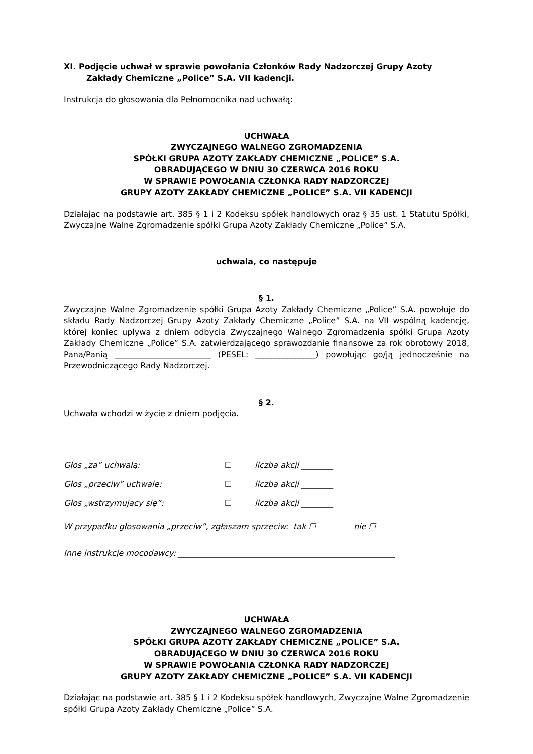XI. Podjęcie uchwał w sprawie powołania Członków Rady Nadzorczej Grupy Azoty
Zakłady Chemiczne „Police” S.A. VII kadencji.
Instrukcja do głosowania dla Pełnomocnika nad uchwałą:
UCHWAŁA
ZWYCZAJNEGO WALNEGO ZGROMADZENIA
SPÓŁKI GRUPA AZOTY ZAKŁADY CHEMICZNE „POLICE” S.A.
OBRADUJĄCEGO W DNIU 30 CZERWCA 2016 ROKU
W SPRAWIE POWOŁANIA CZŁONKA RADY NADZORCZEJ
GRUPY AZOTY ZAKŁADY CHEMICZNE „POLICE” S.A. VII KADENCJI
Działając na podstawie art. 385 § 1 i 2 Kodeksu spółek handlowych oraz § 35 ust. 1 Statutu Spółki, Zwyczajne Walne Zgromadzenie spółki Grupa Azoty Zakłady Chemiczne „Police” S.A.
uchwala, co następuje
§ 1.
Zwyczajne Walne Zgromadzenie spółki Grupa Azoty Zakłady Chemiczne „Police” S.A. powołuje do składu Rady Nadzorczej Grupy Azoty Zakłady Chemiczne „Police” S.A. na VII wspólną kadencję, której koniec upływa z dniem odbycia Zwyczajnego Walnego Zgromadzenia spółki Grupa Azoty Zakłady Chemiczne „Police” S.A. zatwierdzającego sprawozdanie finansowe za rok obrotowy 2018, Pana/Panią ________________________ (PESEL: _______________) powołując go/ją jednocześnie na Przewodniczącego Rady Nadzorczej.
§ 2.
Uchwała wchodzi w życie z dniem podjęcia.
Głos „za” uchwałą: ☐ liczba akcji ________
Głos „przeciw” uchwale: ☐ liczba akcji ________
Głos „wstrzymujący się”: ☐ liczba akcji ________
W przypadku głosowania „przeciw”, zgłaszam sprzeciw: tak ☐ nie ☐
Inne instrukcje mocodawcy: ______________________________________________________
UCHWAŁA
ZWYCZAJNEGO WALNEGO ZGROMADZENIA
SPÓŁKI GRUPA AZOTY ZAKŁADY CHEMICZNE „POLICE” S.A.
OBRADUJĄCEGO W DNIU 30 CZERWCA 2016 ROKU
W SPRAWIE POWOŁANIA CZŁONKA RADY NADZORCZEJ
GRUPY AZOTY ZAKŁADY CHEMICZNE „POLICE” S.A. VII KADENCJI
Działając na podstawie art. 385 § 1 i 2 Kodeksu spółek handlowych, Zwyczajne Walne Zgromadzenie spółki Grupa Azoty Zakłady Chemiczne „Police” S.A.